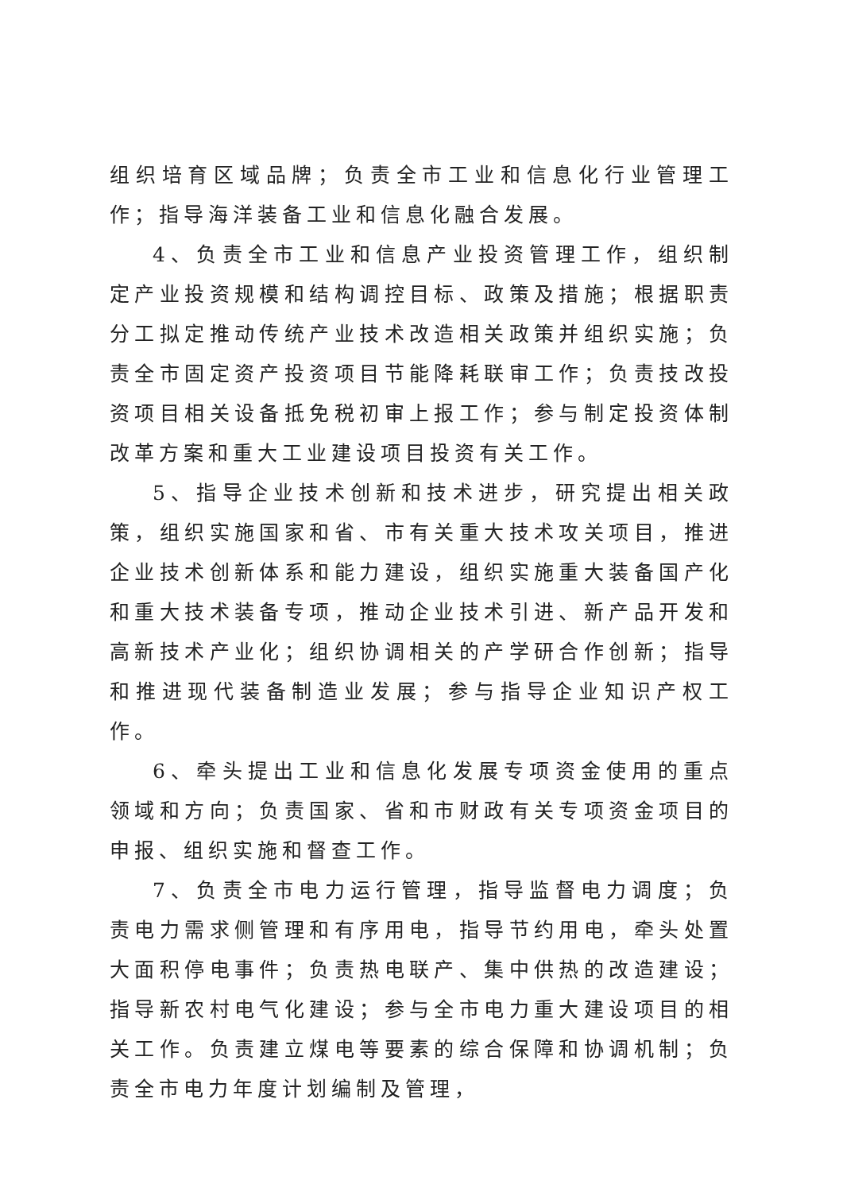组织培育区域品牌；负责全市工业和信息化行业管理工作；指导海洋装备工业和信息化融合发展。
4、负责全市工业和信息产业投资管理工作，组织制定产业投资规模和结构调控目标、政策及措施；根据职责分工拟定推动传统产业技术改造相关政策并组织实施；负责全市固定资产投资项目节能降耗联审工作；负责技改投资项目相关设备抵免税初审上报工作；参与制定投资体制改革方案和重大工业建设项目投资有关工作。
5、指导企业技术创新和技术进步，研究提出相关政策，组织实施国家和省、市有关重大技术攻关项目，推进企业技术创新体系和能力建设，组织实施重大装备国产化和重大技术装备专项，推动企业技术引进、新产品开发和高新技术产业化；组织协调相关的产学研合作创新；指导和推进现代装备制造业发展；参与指导企业知识产权工作。
6、牵头提出工业和信息化发展专项资金使用的重点领域和方向；负责国家、省和市财政有关专项资金项目的申报、组织实施和督查工作。
7、负责全市电力运行管理，指导监督电力调度；负责电力需求侧管理和有序用电，指导节约用电，牵头处置大面积停电事件；负责热电联产、集中供热的改造建设；指导新农村电气化建设；参与全市电力重大建设项目的相关工作。负责建立煤电等要素的综合保障和协调机制；负责全市电力年度计划编制及管理，